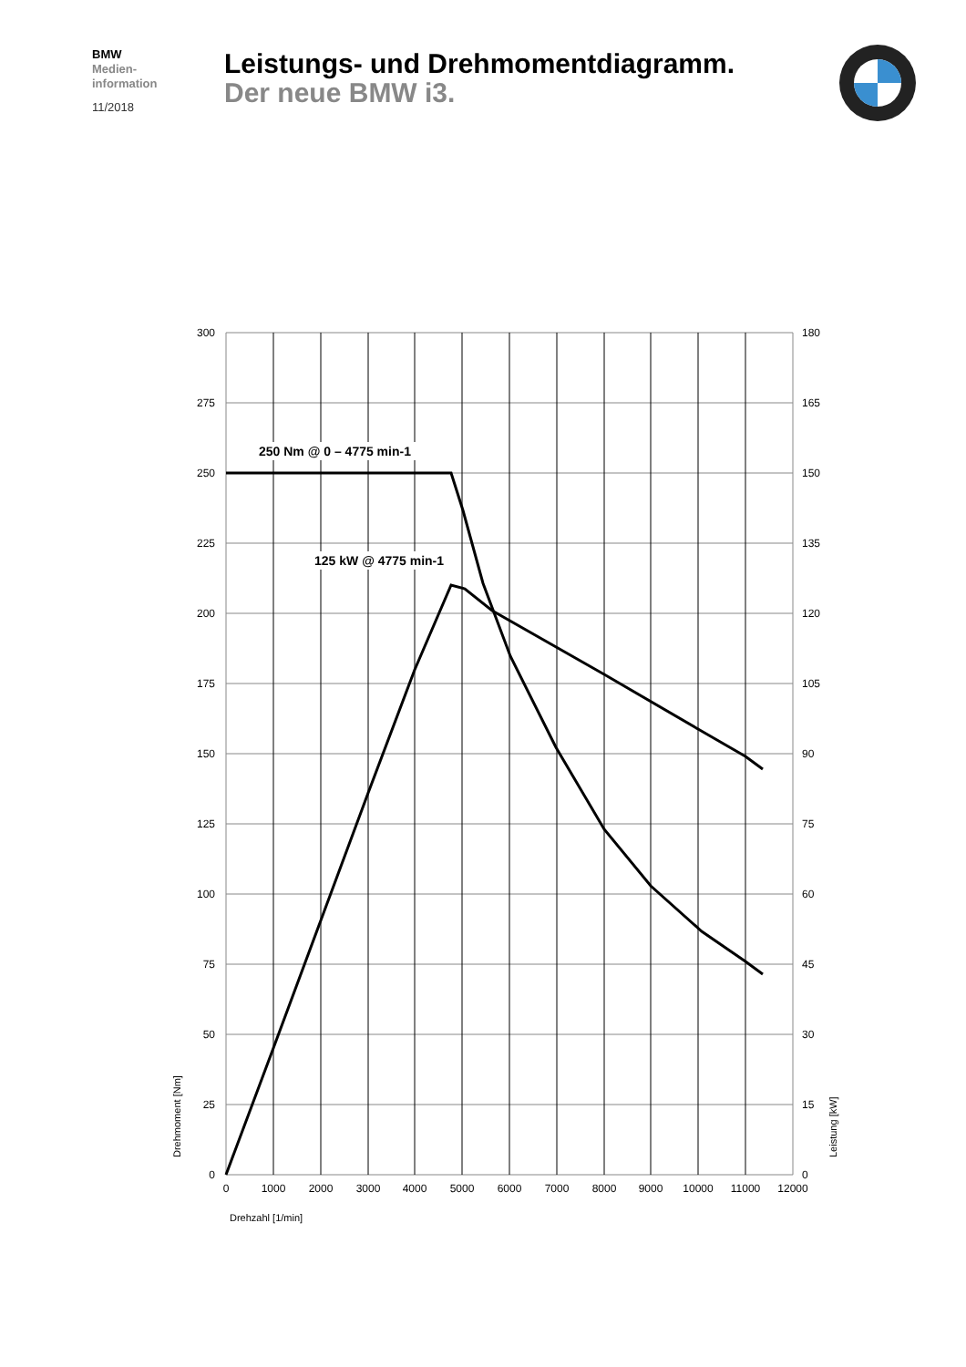BMW
Medien-
information
11/2018
Leistungs- und Drehmomentdiagramm.
Der neue BMW i3.
250 Nm @ 0 – 4775 min-1
125 kW @ 4775 min-1
300
275
250
225
200
175
150
125
100
75
50
25
0
180
165
150
135
120
105
90
75
60
45
30
15
0
0
1000
2000
3000
4000
5000
6000
7000
8000
9000
10000
11000
12000
Drehzahl [1/min]
Drehmoment [Nm]
Leistung [kW]